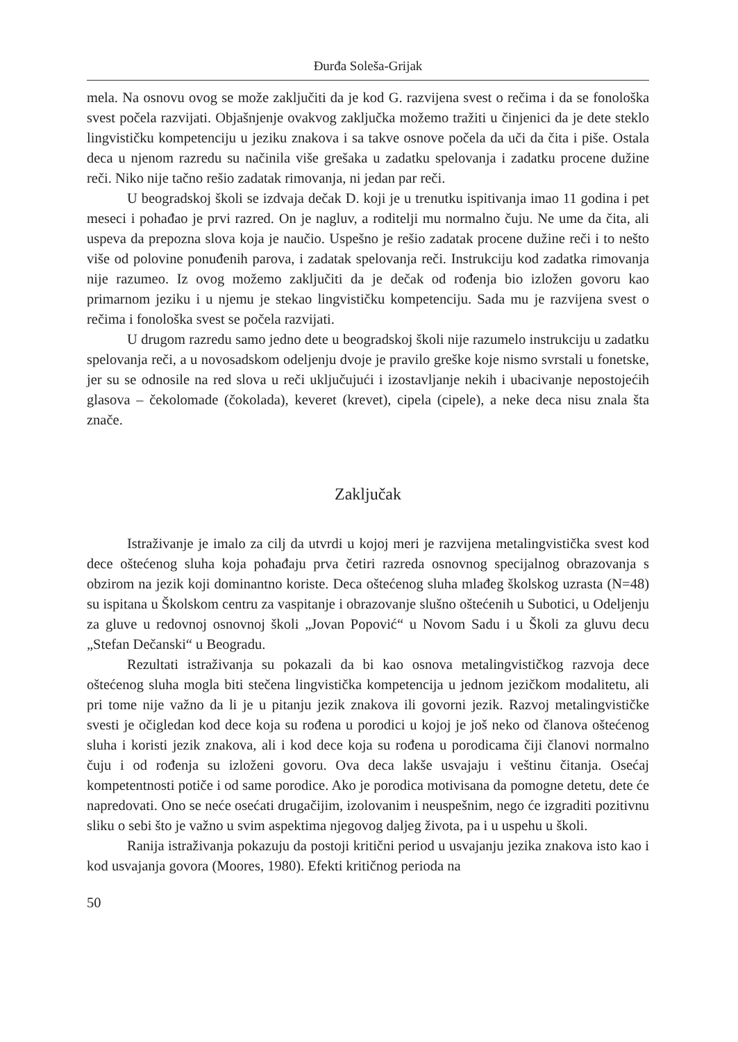Đurđa Soleša-Grijak
mela. Na osnovu ovog se može zaključiti da je kod G. razvijena svest o rečima i da se fonološka svest počela razvijati. Objašnjenje ovakvog zaključka možemo tražiti u činjenici da je dete steklo lingvističku kompetenciju u jeziku znakova i sa takve osnove počela da uči da čita i piše. Ostala deca u njenom razredu su načinila više grešaka u zadatku spelovanja i zadatku procene dužine reči. Niko nije tačno rešio zadatak rimovanja, ni jedan par reči.
U beogradskoj školi se izdvaja dečak D. koji je u trenutku ispitivanja imao 11 godina i pet meseci i pohađao je prvi razred. On je nagluv, a roditelji mu normalno čuju. Ne ume da čita, ali uspeva da prepozna slova koja je naučio. Uspešno je rešio zadatak procene dužine reči i to nešto više od polovine ponuđenih parova, i zadatak spelovanja reči. Instrukciju kod zadatka rimovanja nije razumeo. Iz ovog možemo zaključiti da je dečak od rođenja bio izložen govoru kao primarnom jeziku i u njemu je stekao lingvističku kompetenciju. Sada mu je razvijena svest o rečima i fonološka svest se počela razvijati.
U drugom razredu samo jedno dete u beogradskoj školi nije razumelo instrukciju u zadatku spelovanja reči, a u novosadskom odeljenju dvoje je pravilo greške koje nismo svrstali u fonetske, jer su se odnosile na red slova u reči uključujući i izostavljanje nekih i ubacivanje nepostojećih glasova – čekolomade (čokolada), keveret (krevet), cipela (cipele), a neke deca nisu znala šta znače.
Zaključak
Istraživanje je imalo za cilj da utvrdi u kojoj meri je razvijena metalingvistička svest kod dece oštećenog sluha koja pohađaju prva četiri razreda osnovnog specijalnog obrazovanja s obzirom na jezik koji dominantno koriste. Deca oštećenog sluha mlađeg školskog uzrasta (N=48) su ispitana u Školskom centru za vaspitanje i obrazovanje slušno oštećenih u Subotici, u Odeljenju za gluve u redovnoj osnovnoj školi „Jovan Popović“ u Novom Sadu i u Školi za gluvu decu „Stefan Dečanski“ u Beogradu.
Rezultati istraživanja su pokazali da bi kao osnova metalingvističkog razvoja dece oštećenog sluha mogla biti stečena lingvistička kompetencija u jednom jezičkom modalitetu, ali pri tome nije važno da li je u pitanju jezik znakova ili govorni jezik. Razvoj metalingvističke svesti je očigledan kod dece koja su rođena u porodici u kojoj je još neko od članova oštećenog sluha i koristi jezik znakova, ali i kod dece koja su rođena u porodicama čiji članovi normalno čuju i od rođenja su izloženi govoru. Ova deca lakše usvajaju i veštinu čitanja. Osećaj kompetentnosti potiče i od same porodice. Ako je porodica motivisana da pomogne detetu, dete će napredovati. Ono se neće osećati drugačijim, izolovanim i neuspešnim, nego će izgraditi pozitivnu sliku o sebi što je važno u svim aspektima njegovog daljeg života, pa i u uspehu u školi.
Ranija istraživanja pokazuju da postoji kritični period u usvajanju jezika znakova isto kao i kod usvajanja govora (Moores, 1980). Efekti kritičnog perioda na
50